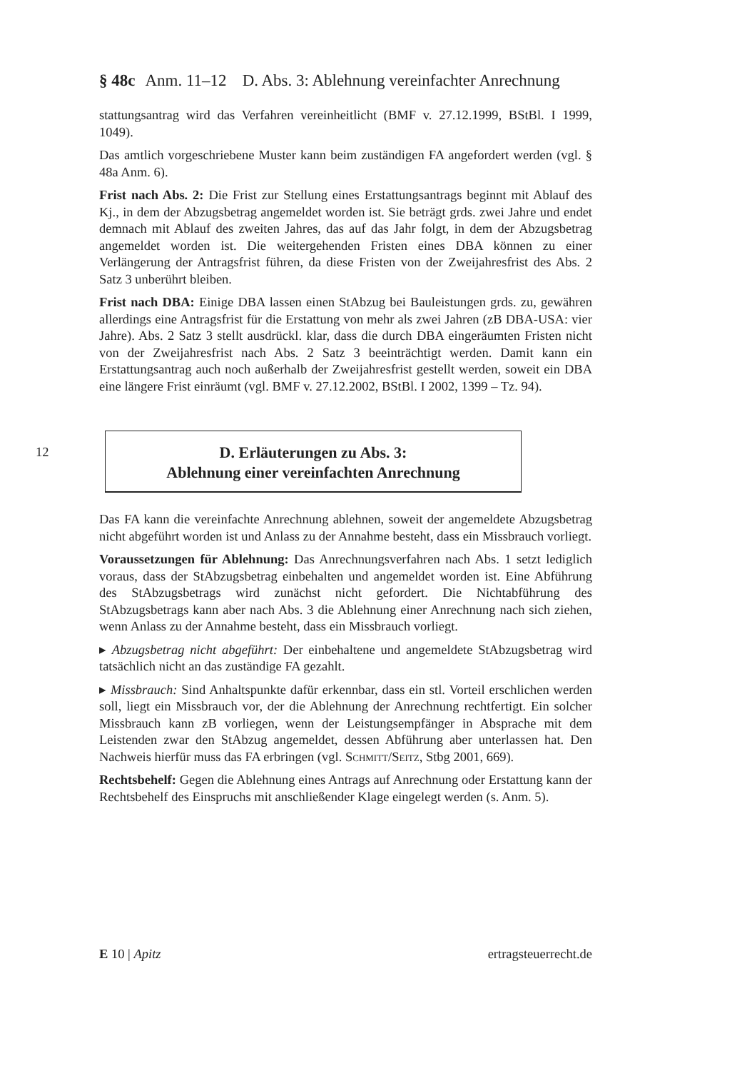§ 48c Anm. 11–12 D. Abs. 3: Ablehnung vereinfachter Anrechnung
stattungsantrag wird das Verfahren vereinheitlicht (BMF v. 27.12.1999, BStBl. I 1999, 1049).
Das amtlich vorgeschriebene Muster kann beim zuständigen FA angefordert werden (vgl. § 48a Anm. 6).
Frist nach Abs. 2: Die Frist zur Stellung eines Erstattungsantrags beginnt mit Ablauf des Kj., in dem der Abzugsbetrag angemeldet worden ist. Sie beträgt grds. zwei Jahre und endet demnach mit Ablauf des zweiten Jahres, das auf das Jahr folgt, in dem der Abzugsbetrag angemeldet worden ist. Die weitergehenden Fristen eines DBA können zu einer Verlängerung der Antragsfrist führen, da diese Fristen von der Zweijahresfrist des Abs. 2 Satz 3 unberührt bleiben.
Frist nach DBA: Einige DBA lassen einen StAbzug bei Bauleistungen grds. zu, gewähren allerdings eine Antragsfrist für die Erstattung von mehr als zwei Jahren (zB DBA-USA: vier Jahre). Abs. 2 Satz 3 stellt ausdrückl. klar, dass die durch DBA eingeräumten Fristen nicht von der Zweijahresfrist nach Abs. 2 Satz 3 beeinträchtigt werden. Damit kann ein Erstattungsantrag auch noch außerhalb der Zweijahresfrist gestellt werden, soweit ein DBA eine längere Frist einräumt (vgl. BMF v. 27.12.2002, BStBl. I 2002, 1399 – Tz. 94).
12
D. Erläuterungen zu Abs. 3:
Ablehnung einer vereinfachten Anrechnung
Das FA kann die vereinfachte Anrechnung ablehnen, soweit der angemeldete Abzugsbetrag nicht abgeführt worden ist und Anlass zu der Annahme besteht, dass ein Missbrauch vorliegt.
Voraussetzungen für Ablehnung: Das Anrechnungsverfahren nach Abs. 1 setzt lediglich voraus, dass der StAbzugsbetrag einbehalten und angemeldet worden ist. Eine Abführung des StAbzugsbetrags wird zunächst nicht gefordert. Die Nichtabführung des StAbzugsbetrags kann aber nach Abs. 3 die Ablehnung einer Anrechnung nach sich ziehen, wenn Anlass zu der Annahme besteht, dass ein Missbrauch vorliegt.
▸ Abzugsbetrag nicht abgeführt: Der einbehaltene und angemeldete StAbzugsbetrag wird tatsächlich nicht an das zuständige FA gezahlt.
▸ Missbrauch: Sind Anhaltspunkte dafür erkennbar, dass ein stl. Vorteil erschlichen werden soll, liegt ein Missbrauch vor, der die Ablehnung der Anrechnung rechtfertigt. Ein solcher Missbrauch kann zB vorliegen, wenn der Leistungsempfänger in Absprache mit dem Leistenden zwar den StAbzug angemeldet, dessen Abführung aber unterlassen hat. Den Nachweis hierfür muss das FA erbringen (vgl. Schmitt/Seitz, Stbg 2001, 669).
Rechtsbehelf: Gegen die Ablehnung eines Antrags auf Anrechnung oder Erstattung kann der Rechtsbehelf des Einspruchs mit anschließender Klage eingelegt werden (s. Anm. 5).
E 10 | Apitz ertragsteuerrecht.de